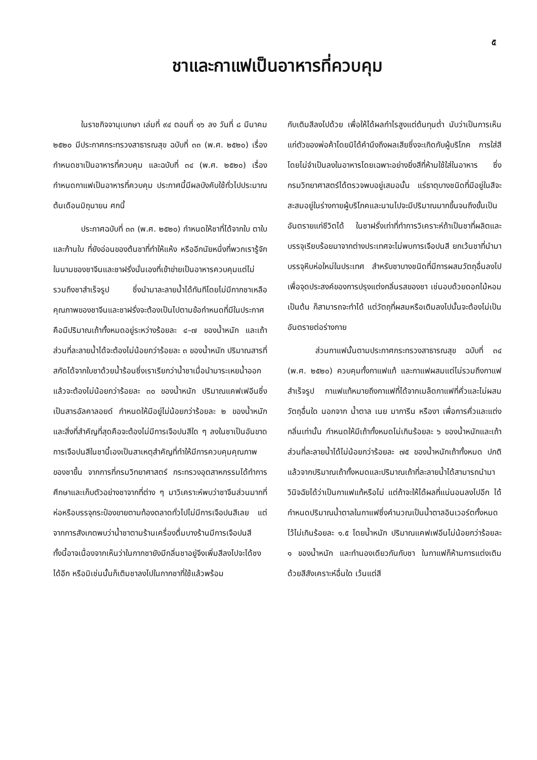๕
ชาและกาแฟเป็นอาหารที่ควบคุม
ในราชกิจจานุเบกษา เล่มที่ ๙๔ ตอนที่ ๑๖ ลง วันที่ ๘ มีนาคม ๒๕๒๐ มีประกาศกระทรวงสาธารณสุข ฉบับที่ ๓๓ (พ.ศ. ๒๕๒๐) เรื่องกำหนดชาเป็นอาหารที่ควบคุม และฉบับที่ ๓๔ (พ.ศ. ๒๕๒๐) เรื่องกำหนดกาแฟเป็นอาหารที่ควบคุม ประกาศนี้มีผลบังคับใช้ทั่วไปประมาณต้นเดือนมิถุนายน ศกนี้
ประกาศฉบับที่ ๓๓ (พ.ศ. ๒๕๒๐) กำหนดให้ชาที่ได้จากใบ ตาใบ และก้านใบ ที่ยังอ่อนของต้นชาที่ทำให้แห้ง หรืออีกนัยหนึ่งที่พวกเรารู้จักในนามของชาจีนและชาฝรั่งนั่นเองที่เข้าข่ายเป็นอาหารควบคุมแต่ไม่รวมถึงชาสำเร็จรูป ซึ่งนำมาละลายน้ำได้ทันทีโดยไม่มีกากชาเหลือ คุณภาพของชาจีนและชาฝรั่งจะต้องเป็นไปตามข้อกำหนดที่มีในประกาศ คือมีปริมาณเถ้าทั้งหมดอยู่ระหว่างร้อยละ ๔–๗ ของน้ำหนัก และเถ้าส่วนที่ละลายน้ำได้จะต้องไม่น้อยกว่าร้อยละ ๓ ของน้ำหนัก ปริมาณสารที่สกัดได้จากใบชาด้วยน้ำร้อนซึ่งเราเรียกว่าน้ำชาเมื่อนำมาระเหยน้ำออกแล้วจะต้องไม่น้อยกว่าร้อยละ ๓๐ ของน้ำหนัก ปริมาณแคฟเฟอีนซึ่งเป็นสารอัลคาลอยด์ กำหนดให้มีอยู่ไม่น้อยกว่าร้อยละ ๒ ของน้ำหนัก และสิ่งที่สำคัญที่สุดคือจะต้องไม่มีการเจือปนสีใด ๆ ลงในชาเป็นอันขาด การเจือปนสีในชานี้เองเป็นสาเหตุสำคัญที่ทำให้มีการควบคุมคุณภาพของชาขึ้น จากการที่กรมวิทยาศาสตร์ กระทรวงอุตสาหกรรมได้ทำการศึกษาและเก็บตัวอย่างชาจากที่ต่าง ๆ มาวิเคราะห์พบว่าชาจีนส่วนมากที่ห่อหรือบรรจุกระป๋องขายตามท้องตลาดทั่วไปไม่มีการเจือปนสีเลย แต่จากการสังเกตพบว่าน้ำชาตามร้านเครื่องดื่มบางร้านมีการเจือปนสี ทั้งนี้อาจเนื่องจากเห็นว่าในกากชายังมีกลิ่นชาอยู่จึงเพิ่มสีลงไปจะได้ชงได้อีก หรือมิเช่นนั้นก็เติมชาลงไปในกากชาที่ใช้แล้วพร้อม
กับเติมสีลงไปด้วย เพื่อให้ได้ผลกำไรสูงแต่ต้นทุนต่ำ นับว่าเป็นการเห็นแก่ตัวของพ่อค้าโดยมิได้คำนึงถึงผลเสียซึ่งจะเกิดกับผู้บริโภค การใส่สีโดยไม่จำเป็นลงในอาหารโดยเฉพาะอย่างยิ่งสีที่ห้ามใช้ใส่ในอาหาร ซึ่งกรมวิทยาศาสตร์ได้ตรวจพบอยู่เสมอนั้น แร่ธาตุบางชนิดที่มีอยู่ในสีจะสะสมอยู่ในร่างกายผู้บริโภคและนานไปจะมีปริมาณมากขึ้นจนถึงขั้นเป็นอันตรายแก่ชีวิตได้ ในชาฝรั่งเท่าที่ทำการวิเคราะห์ถ้าเป็นชาที่ผลิตและบรรจุเรียบร้อยมาจากต่างประเทศจะไม่พบการเจือปนสี ยกเว้นชาที่นำมาบรรจุหีบห่อใหม่ในประเทศ สำหรับชาบางชนิดที่มีการผสมวัตถุอื่นลงไปเพื่อจุดประสงค์ของการปรุงแต่งกลิ่นรสของชา เช่นอบด้วยดอกไม้หอม เป็นต้น ก็สามารถจะทำได้ แต่วัตถุที่ผสมหรือเติมลงไปนั้นจะต้องไม่เป็นอันตรายต่อร่างกาย
ส่วนกาแฟนั้นตามประกาศกระทรวงสาธารณสุข ฉบับที่ ๓๔ (พ.ศ. ๒๕๒๐) ควบคุมทั้งกาแฟแท้ และกาแฟผสมแต่ไม่รวมถึงกาแฟสำเร็จรูป กาแฟแท้หมายถึงกาแฟที่ได้จากเมล็ดกาแฟที่คั่วและไม่ผสมวัตถุอื่นใด นอกจาก น้ำตาล เนย มาการีน หรืองา เพื่อการคั่วและแต่งกลิ่นเท่านั้น กำหนดให้มีเถ้าทั้งหมดไม่เกินร้อยละ ๖ ของน้ำหนักและเถ้าส่วนที่ละลายน้ำได้ไม่น้อยกว่าร้อยละ ๗๕ ของน้ำหนักเถ้าทั้งหมด ปกติแล้วจากปริมาณเถ้าทั้งหมดและปริมาณเถ้าที่ละลายน้ำได้สามารถนำมาวินิจฉัยได้ว่าเป็นกาแฟแท้หรือไม่ แต่ถ้าจะให้ได้ผลที่แน่นอนลงไปอีก ได้กำหนดปริมาณน้ำตาลในกาแฟซึ่งคำนวณเป็นน้ำตาลอินเวอร์ตทั้งหมดไว้ไม่เกินร้อยละ ๑.๕ โดยน้ำหนัก ปริมาณแคฟเฟอีนไม่น้อยกว่าร้อยละ ๑ ของน้ำหนัก และทำนองเดียวกันกับชา ในกาแฟก็ห้ามการแต่งเติมด้วยสีสังเคราะห์อื่นใด เว้นแต่สี